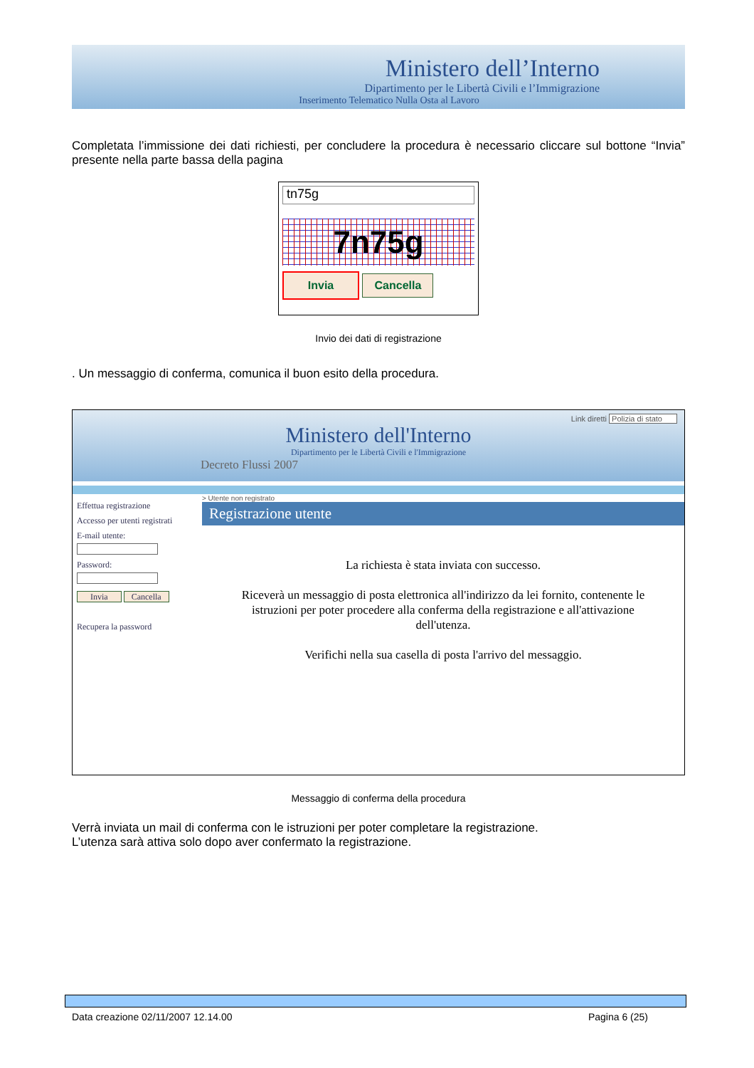Ministero dell’Interno
Dipartimento per le Libertà Civili e l’Immigrazione
Inserimento Telematico Nulla Osta al Lavoro
Completata l’immissione dei dati richiesti, per concludere la procedura è necessario cliccare sul bottone “Invia” presente nella parte bassa della pagina
tn75g
7n75g
Invia Cancella
Invio dei dati di registrazione
. Un messaggio di conferma, comunica il buon esito della procedura.
Link diretti Polizia di stato
Ministero dell'Interno
Dipartimento per le Libertà Civili e l'Immigrazione
Decreto Flussi 2007
Effettua registrazione
Accesso per utenti registrati
E-mail utente:
Password:
Invia Cancella
Recupera la password
> Utente non registrato
Registrazione utente
La richiesta è stata inviata con successo.
Riceverà un messaggio di posta elettronica all'indirizzo da lei fornito, contenente le istruzioni per poter procedere alla conferma della registrazione e all'attivazione dell'utenza.
Verifichi nella sua casella di posta l'arrivo del messaggio.
Messaggio di conferma della procedura
Verrà inviata un mail di conferma con le istruzioni per poter completare la registrazione.
L’utenza sarà attiva solo dopo aver confermato la registrazione.
Data creazione 02/11/2007 12.14.00 Pagina 6 (25)